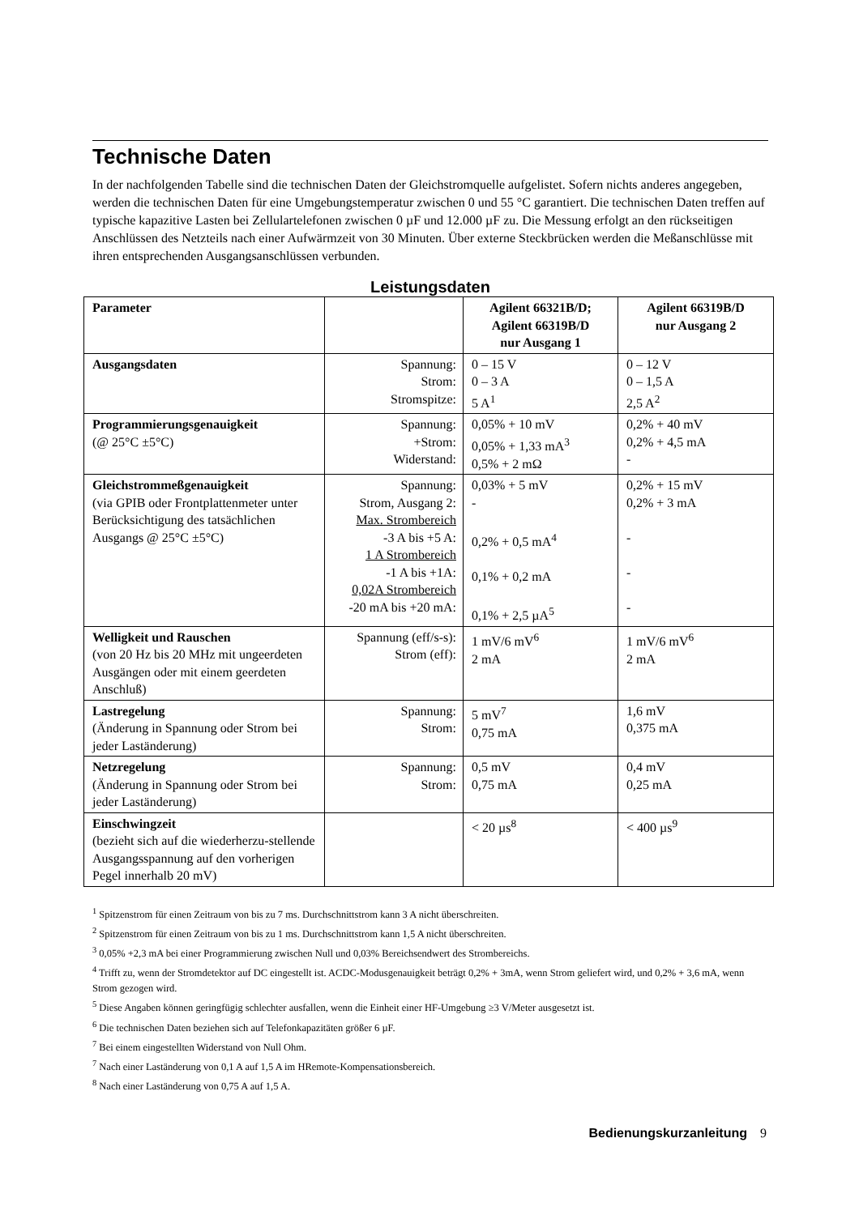Technische Daten
In der nachfolgenden Tabelle sind die technischen Daten der Gleichstromquelle aufgelistet. Sofern nichts anderes angegeben, werden die technischen Daten für eine Umgebungstemperatur zwischen 0 und 55 °C garantiert. Die technischen Daten treffen auf typische kapazitive Lasten bei Zellulartelefonen zwischen 0 µF und 12.000 µF zu. Die Messung erfolgt an den rückseitigen Anschlüssen des Netzteils nach einer Aufwärmzeit von 30 Minuten. Über externe Steckbrücken werden die Meßanschlüsse mit ihren entsprechenden Ausgangsanschlüssen verbunden.
Leistungsdaten
| Parameter | | Agilent 66321B/D; Agilent 66319B/D nur Ausgang 1 | Agilent 66319B/D nur Ausgang 2 |
| --- | --- | --- | --- |
| Ausgangsdaten | Spannung: Strom: Stromspitze: | 0 – 15 V 0 – 3 A 5 A<sup>1</sup> | 0 – 12 V 0 – 1,5 A 2,5 A<sup>2</sup> |
| Programmierungsgenauigkeit (@ 25°C ±5°C) | Spannung: +Strom: Widerstand: | 0,05% + 10 mV 0,05% + 1,33 mA<sup>3</sup> 0,5% + 2 mΩ | 0,2% + 40 mV 0,2% + 4,5 mA - |
| Gleichstrommeßgenauigkeit (via GPIB oder Frontplattenmeter unter Berücksichtigung des tatsächlichen Ausgangs @ 25°C ±5°C) | Spannung: Strom, Ausgang 2: Max. Strombereich -3 A bis +5 A: 1 A Strombereich -1 A bis +1A: 0,02A Strombereich -20 mA bis +20 mA: | 0,03% + 5 mV - 0,2% + 0,5 mA<sup>4</sup> 0,1% + 0,2 mA 0,1% + 2,5 µA<sup>5</sup> | 0,2% + 15 mV 0,2% + 3 mA - - - |
| Welligkeit und Rauschen (von 20 Hz bis 20 MHz mit ungeerdeten Ausgängen oder mit einem geerdeten Anschluß) | Spannung (eff/s-s): Strom (eff): | 1 mV/6 mV<sup>6</sup> 2 mA | 1 mV/6 mV<sup>6</sup> 2 mA |
| Lastregelung (Änderung in Spannung oder Strom bei jeder Laständerung) | Spannung: Strom: | 5 mV<sup>7</sup> 0,75 mA | 1,6 mV 0,375 mA |
| Netzregelung (Änderung in Spannung oder Strom bei jeder Laständerung) | Spannung: Strom: | 0,5 mV 0,75 mA | 0,4 mV 0,25 mA |
| Einschwingzeit (bezieht sich auf die wiederherzu-stellende Ausgangsspannung auf den vorherigen Pegel innerhalb 20 mV) | | < 20 µs<sup>8</sup> | < 400 µs<sup>9</sup> |
<sup>1</sup> Spitzenstrom für einen Zeitraum von bis zu 7 ms. Durchschnittstrom kann 3 A nicht überschreiten.
<sup>2</sup> Spitzenstrom für einen Zeitraum von bis zu 1 ms. Durchschnittstrom kann 1,5 A nicht überschreiten.
<sup>3</sup> 0,05% +2,3 mA bei einer Programmierung zwischen Null und 0,03% Bereichsendwert des Strombereichs.
<sup>4</sup> Trifft zu, wenn der Stromdetektor auf DC eingestellt ist. ACDC-Modusgenauigkeit beträgt 0,2% + 3mA, wenn Strom geliefert wird, und 0,2% + 3,6 mA, wenn Strom gezogen wird.
<sup>5</sup> Diese Angaben können geringfügig schlechter ausfallen, wenn die Einheit einer HF-Umgebung ≥3 V/Meter ausgesetzt ist.
<sup>6</sup> Die technischen Daten beziehen sich auf Telefonkapazitäten größer 6 µF.
<sup>7</sup> Bei einem eingestellten Widerstand von Null Ohm.
<sup>7</sup> Nach einer Laständerung von 0,1 A auf 1,5 A im HRemote-Kompensationsbereich.
<sup>8</sup> Nach einer Laständerung von 0,75 A auf 1,5 A.
Bedienungskurzanleitung 9